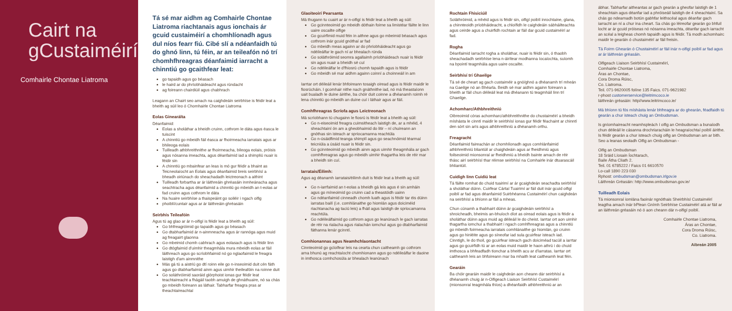Cairt na
gCustaiméirí
Comhairle Chontae Liatroma
Tá sé mar aidhm ag Comhairle Chontae Liatroma riachtanais agus ionchais ár gcuid custaiméirí a chomhlíonadh agus dul níos fearr fiú. Cibé slí a ndéanfaidh tú do ghnó linn, tú féin, ar an teileafón nó trí chomhfhreagras déanfaimid iarracht a chinntiú go gcaithfear leat:
go tapaidh agus go béasach
le haird ar do phríobháideacht agus rúndacht
ag foireann chairdiúil agus chabhrach
Leagann an Chairt seo amach na caighdeáin seirbhíse is féidir leat a bheith ag súil leo ó Chomhairle Chontae Liatroma
Eolas Ginearálta
Déanfaimid:
Eolas a sholáthar a bheidh cruinn, cothrom le dáta agus éasca le tuiscint
A chinntiú go mbeidh fáil éasca ar fhoirmeacha iarratais agus ar bhileoga eolais
Tuilleadh athbhreithnithe ar fhoirmeacha, bileoga eolais, próisis agus nósanna imeachta, agus déanfaimid iad a shimpliú nuair is féidir sin
A chinntiú go mbainfear an leas is mó gur féidir a bhaint as Teicneolaíocht an Eolais agus déanfaimid breis seirbhísí a bheadh oiriúnach do sheachadadh leictreonach a aithint
Tuilleadh forbartha ar ár láithreáin ghréasáin inmheánacha agus seachtracha agus déanfaimid a chinntiú go mbeidh an t-eolas ar fad cruinn agus cothrom le dáta
Na huaire seirbhíse a thaispeáint go soiléir i ngach oifig
phoiblí/cuntair agus ar ár láithreáin ghréasáin
Seirbhís Teileafóin
Agus tú ag glao ar ár n-oifigí is féidir leat a bheith ag súil:
Go bhfreagróimid go tapaidh agus go béasach
Go dtabharfaimid ár n-ainmneacha agus ár rannóga agus muid ag freagairt glaonna
Go mbeimid chomh cabhrach agus eolasach agus is féidir linn
Go dtógfaimid d'uimhir theagmhála mura mbeidh eolas ar fáil láithreach agus go scríobhfaimid nó go nglaofaimid le freagra laistigh d'am ainmnithe
Más gá tú a aistriú go dtí roinn eile go n-inseoimid duit cén fáth agus go dtabharfaimid ainm agus uimhir theileafóin na roinne duit
Go soláthróimid saoráid glórphoist ionas gur féidir leat teachtaireacht a fhágáil taobh amuigh de ghnáthuaire, nó sa chás go mbeidh foireann as láthair. Tabharfar freagra pras ar theachtaireachtaí
Glaoiteoirí Pearsanta
Má thugann tu cuairt ar ár n-oifigí is féidir leat a bheith ag súil:
Go gcinnteoimid go mbeidh dóthain foirne sa limistéar fáilte le linn uaire oscailte oifige
Go gcuirfimid muid féin in aithne agus go mbeimid béasach agus cothrom inár gcuid gnóthaí ar fad
Go mbeidh meas againn ar do phríobháideacht agus go ndéileálfar le gach ní ar bhealach rúnda
Go soláthróimid seomra agallaimh príobháideach nuair is féidir sin agus nuair a bheidh sé cuí
Go ndéileálfar le d'fhiosrú chomh tapaidh agus is féidir
Go mbeidh sé mar aidhm againn coinní a choinneáil in am
Iarrtar ort déileáil lenár bhfoireann tosaigh oiread agus is féidir maidir le fiosrúcháin. I gcomhair nithe nach gnáthnithe iad, nó má theastaíonn uait bualadh le duine áirithe, ba chóir duit coinne a dhéanamh roimh ré lena chinntiú go mbeidh an duine cuí i láthair agus ar fáil.
Comhfhreagras Scríofa agus Leictreonach
Má scríobhann tú chugainn le fiosrú is féidir leat a bheith ag súil:
Go n-eiseoimid freagra cuimsitheach laistigh de, ar a mhéid, 4 sheachtainí ón am a gheobhaimid do litir – ní chuireann an gnóthas sin isteach ar spriocamanna reachtúla
Go n-úsáidfimid teanga shimplí agus go seachnóimid téarmaí teicniúla a úsáid nuair is féidir sin.
Go gcinnteoimid go mbeidh ainm agus uimhir theagmhála ar gach comhfhreagras agus go mbeidh uimhir thagartha leis de réir mar a bheidh sin cuí.
Iarratais/Éilimh:
Agus ag déanamh iarratais/éilimh duit is féidir leat a bheith ag súil:
Go n-iarrfaimid an t-eolas a bheidh gá leis agus é sin amháin agus go míneoimid go cruinn cad a theastóidh uainn
Go ndéanfaimid cinneadh chomh luath agus is féidir tar éis dúinn iarratas bailí (i.e. comhlánaithe go hiomlán agus doiciméid riachtanacha ag taciú leis) a fháil agus laistigh de spriocamanna reachtúla.
Go ndéileálfaimid go cothrom agus go leanúnach le gach iarratas de réir na rialacha agus rialachán iomchuí agus go dtabharfaimid fáthanna lenár gcinntí.
Comhionannas agus Neamhchlaontacht
Cinnteoimid go gcloífear leis na cearta chun caitheamh go cothrom arna bhunú ag reachtaíocht chomhionann agus go ndéileálfar le daoine in imthosca comhchosúla ar bhealach leanúnach
Rochtain Fhisiciúil
Soláthróimid, a mhéid agus is féidir sin, oifigí poiblí inrochtaine, glana, a chinnteoidh príobháideacht, a chloífidh le caighdeáin sábháilteachta agus ceirde agus a chuirfidh rochtain ar fáil dar gcuid custaiméirí ar fad.
Rogha
Déanfaimid iarracht rogha a sholáthar, nuair is féidir sin, ó thaobh sheachadadh seirbhíse lena n-áirítear modhanna íocaíochta, suíomh na bpointí teagmhála agus uaire oscailte.
Seirbhísí trí Ghaeilge
Tá sé de cheart ag gach custaiméir a gnó/ghnó a dhéanamh trí mheán na Gaeilge nó an Bhéarla. Beidh sé mar aidhm againn foireann a bheith ar fáil chun déileáil leat má dhéanann tú teagmháil linn trí Ghaeilge.
Achomharc/Athbhreithniú
Oibreoimid córas achomharc/athbhreithnithe do chustaiméirí a bheidh míshásta le cinntí maidir le seirbhísí ionas gur féidir féachaint ar chinntí den sórt sin arís agus athbhreithniú a dhéanamh orthu.
Freagracht
Déanfaimid faireachán ar chomhlíonadh agus comhlánfaimid athbhreithniú bliantúil ar chaighdeáin agus ar fheidhmiú agus foilseoimid mionsonraí ar fheidhmiú a bheidh bainte amach de réir thásc airí seirbhísí thar réimse seirbhísí na Comhairle inár dtuarascáil bhliantúil.
Cuidigh linn Cuidiú leat
Tá fáilte romhat do chuid tuairimí ar ár gcaighdeán seachadta seirbhísí a sholáthar dúinn. Cuirfear Cártaí Tuairimí ar fáil duit inár gcuid oifigí poiblí ar fad agus déanfaimid Suirbhéanna Custaiméirí chun caighdeán na seirbhísí a bhíonn ar fáil a mheas.
Chun cúnamh a thabhairt dúinn ár gcaighdeáin seirbhísí a shroicheadh, bheimis an-bhuíoch díot as oiread eolais agus is féidir a sholáthar dúinn agus muid ag déileáil le do cheist. Iarrtar ort aon uimhir thagartha iomchuí a thabhairt i ngach comhfhreagras agus a chinntiú go mbeidh foirmeacha iarratais comhlánaithe go hiomlán, go cruinn agus go hinléite agus go síneofar iad sula gcuirfear isteach iad. Cinntigh, le do thoil, go gcuirfear isteach gach doiciméad tacúil a iarrtar agus go gcuirfidh tú ar an eolas muid maidir le haon athrú i do chuid imthosca a bhfeadfadh tionchar a bheith acu ar d'iarratas. Iarrtar ort caitheamh leis an bhfoireann mar ba mhaith leat caitheamh leat féin.
Gearáin
Ba chóir gearáin maidir le caighdeán aon cheann dár seirbhísí a dhéanamh chuig ár n-Oifigeach Liaison Seirbhísí Custaiméirí (mionsonraí teagmhála thíos) a dhéanfaidh athbhreithniú ar an
ábhar. Tabharfar aitheantas ar gach gearán a gheofar laistigh de 1 sheachtain agus déanfar iad a phróiseáil laistigh de 4 sheachtainí. Sa chás go ndearnadh botún gabhfar leithscéal agus déanfar gach iarracht an ní a chur ina cheart. Sa chás go léireofar gearán go bhfuil locht ar ár gcuid próiseas nó nósanna imeachta, déanfar gach iarracht an scéal a leigheas chomh tapaidh agus is féidir. Tá modh achomhairc maidir le gearáin ó chustaiméirí ar fáil freisin.
Tá Foirm Ghearán ó Chustaiméirí ar fáil inár n-oifigí poiblí ar fad agus ar ár láithreán gréasáin.
Oifigeach Liaison Seirbhísí Custaiméirí,
Comhairle Chontae Liatroma,
Áras an Chontae,
Cora Droma Rúisc,
Co. Liatroma.
Teil. 071-9620005 folíne 135 Faics. 071-9621982
r-phost customerservice@leitrimcoco.ie
láithreán gréasáin: http//www.leitrimcoco.ie/
Má bhíonn tú fós míshásta lenár bhfreagra ar do ghearán, féadfaidh tú gearán a chur isteach chuig an Ombudsman.
Is gníomhaireacht neamhspleách í oifig an Ombudsman a bunaíodh chun déileáil le cásanna drochriaracháin le heagraíochtaí poiblí áirithe. Is féidir gearán a chur isteach chuig oifig an Ombudsman am ar bith. Seo a leanas seoladh Oifig an Ombudsman -
Oifig an Ombudsman
18 Sráid Líosain Íochtarach,
Baile Átha Cliath 2.
Teil. 01 6785222 / Faics 01 6610570
Lo-call 1890 223 030
Rphost: ombudsman@ombudsman.irlgov.ie
Láithreán Gréasáin: http://www.ombudsman.gov.ie/
Tuilleadh Eolais
Tá mionsonraí iomlána faoinár ngnóthais Sheirbhísí Custaiméirí leagtha amach inár bPlean Gnímh Seirbhíse Custaiméirí atá ar fáil ar an láithreán gréasáin nó ó aon cheann dár n-oifigí poiblí.
Comhairle Chontae Liatroma,
Áras an Chontae,
Cora Droma Rúisc,
Co. Liatroma.
Aibreán 2005